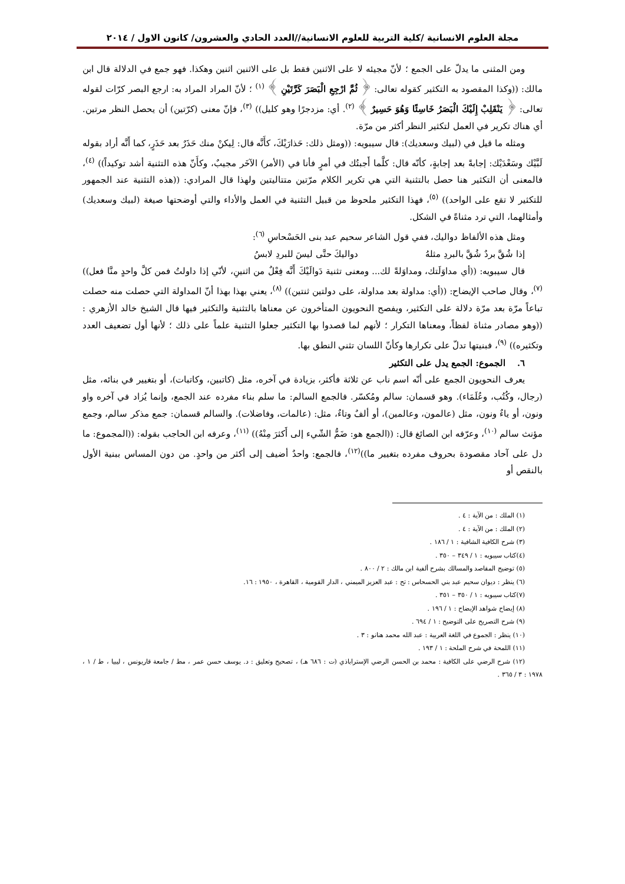مجلة العلوم الانسانية /كلية التربية للعلوم الانسانية//العدد الحادي والعشرون/ كانون الاول / ٢٠١٤
ومن المثنى ما يدلّ على الجمع ؛ لأنّ مجيئه لا على الاثنين فقط بل على الاثنين اثنين وهكذا. فهو جمع في الدلالة قال ابن مالك: ((وكذا المقصود به التكثير كقوله تعالى: ﴿ ثُمَّ ارْجِعِ الْبَصَرَ كَرَّتَيْنِ ﴾ <sup>(١)</sup> ؛ لأنّ المراد المراد به: ارجع البصر كرّات لقوله تعالى: ﴿ يَنْقَلِبْ إِلَيْكَ الْبَصَرُ خَاسِئًا وَهُوَ حَسِيرٌ ﴾ <sup>(٢)</sup>. أي: مزدجرًا وهو كليل)) <sup>(٣)</sup>، فإنّ معنى (كرّتين) أن يحصل النظر مرتين. أي هناك تكرير في العمل لتكثير النظر أكثر من مرّة.
ومثله ما قيل في (لبيك وسعديك): قال سيبويه: ((ومثل ذلك: حَذارَيْكَ، كأَنَّه قال: لِيكنْ منك حَذَرٌ بعد حَذَرٍ، كما أَنَّه أراد بقوله لَبَّيْك وسَعْدَيْك: إجابةً بعد إجابةٍ، كأنّه قال: كلَّما أَجبتُك في أمرٍ فأنا في (الأمر) الآخَر مجيبٌ، وكأَنّ هذه التثنية أشد توكيداً)) <sup>(٤)</sup>، فالمعنى أن التكثير هنا حصل بالتثنية التي هي تكرير الكلام مرّتين متتاليتين ولهذا قال المرادي: ((هذه التثنية عند الجمهور للتكثير لا تقع على الواحد)) <sup>(٥)</sup>، فهذا التكثير ملحوظ من قبيل التثنية في العمل والأداء والتي أوضحتها صيغة (لبيك وسعديك) وأمثالهما، التي ترد مثناةً في الشكل.
ومثل هذه الألفاظ دواليك، ففي قول الشاعر سحيم عبد بنى الحَسْحاسِ <sup>(٦)</sup>:
إذا شُقَّ بردٌ شُقَّ بالبردِ مثلهُ دواليكَ حتَّى ليسَ للبردِ لابسُ
قال سيبويه: ((أي مداوَلَتك، ومداوَلةً لك... ومعنى تثنية دَوالَيْكَ أَنَّه فِعْلٌ من اثنينِ، لأنّي إذا داولتُ فمن كلَّ واحدٍ منَّا فعل)) <sup>(٧)</sup>، وقال صاحب الإيضاح: ((أي: مداولة بعد مداولة، على دولتين ثنتين)) <sup>(٨)</sup>، يعني بهذا بهذا أنّ المداولة التي حصلت منه حصلت تباعاً مرّة بعد مرّة دلالة على التكثير، ويفصح النحويون المتأخرون عن معناها بالتثنية والتكثير فيها قال الشيخ خالد الأزهري : ((وهو مصادر مثناة لفظاً، ومعناها التكرار ؛ لأنهم لما قصدوا بها التكثير جعلوا التثنية علماً على ذلك ؛ لأنها أول تضعيف العدد وتكثيره)) <sup>(٩)</sup>، فبنيتها تدلّ على تكرارها وكأنّ اللسان تثني النطق بها.
٦. الجموع: الجمع يدل على التكثير
يعرف النحويون الجمع على أنّه اسم ناب عن ثلاثة فأكثر، بزيادة في آخره، مثل (كاتبين، وكاتبات)، أو بتغيير في بنائه، مثل (رجال، وكُتُب، وعُلَمَاء). وهو قسمان: سالم ومُكسّر. فالجمع السالم: ما سلم بناء مفرده عند الجمع، وإنما يُزاد في آخره واو ونون، أو ياءٌ ونون، مثل (عالمون، وعالمين)، أو ألفٌ وتاءٌ، مثل: (عالمات، وفاضلات). والسالم قسمان: جمع مذكر سالم، وجمع مؤنث سالم <sup>(١٠)</sup>، وعرّفه ابن الصائغ قال: ((الجمع هو: ضَمُّ الشّيء إلى أَكثرَ مِنْهُ)) <sup>(١١)</sup>، وعرفه ابن الحاجب بقوله: ((المجموع: ما دل على آحاد مقصودة بحروف مفرده بتغيير ما))<sup>(١٢)</sup>، فالجمع: واحدٌ أضيف إلى أكثر من واحدٍ. من دون المساس ببنية الأول بالنقص أو
(١) الملك : من الآية : ٤ .
(٢) الملك : من الآية : ٤ .
(٣) شرح الكافية الشافية : ١ / ١٨٦ .
(٤)كتاب سيبويه : ١ / ٣٤٩ – ٣٥٠ .
(٥) توضيح المقاصد والمسالك بشرح ألفية ابن مالك : ٢ / ٨٠٠ .
(٦) ينظر : ديوان سحيم عبد بني الحسحاس : تح : عبد العزيز الميمني ، الدار القومية ، القاهرة ، ١٩٥٠ : ١٦.
(٧)كتاب سيبويه : ١ / ٣٥٠ – ٣٥١ .
(٨) إيضاح شواهد الإيضاح : ١ / ١٩٦ .
(٩) شرح التصريح على التوضيح : ١ / ٦٩٤ .
(١٠) ينظر : الجموع في اللغة العربية : عبد الله محمد هنانو : ٣ .
(١١) اللمحة في شرح الملحة : ١ / ١٩٣ .
(١٢) شرح الرضي على الكافية : محمد بن الحسن الرضي الإستراباذي (ت : ٦٨٦ هـ) ، تصحيح وتعليق : د. يوسف حسن عمر ، مط / جامعة قاريونس ، ليبيا ، ط / ١ ، ١٩٧٨ : ٣ / ٣٦٥ .